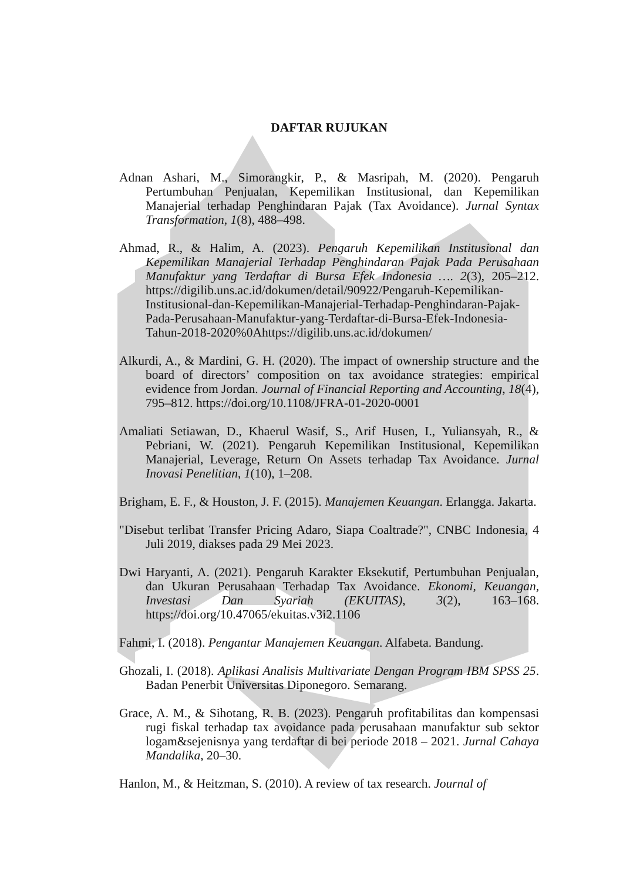DAFTAR RUJUKAN
Adnan Ashari, M., Simorangkir, P., & Masripah, M. (2020). Pengaruh Pertumbuhan Penjualan, Kepemilikan Institusional, dan Kepemilikan Manajerial terhadap Penghindaran Pajak (Tax Avoidance). Jurnal Syntax Transformation, 1(8), 488–498.
Ahmad, R., & Halim, A. (2023). Pengaruh Kepemilikan Institusional dan Kepemilikan Manajerial Terhadap Penghindaran Pajak Pada Perusahaan Manufaktur yang Terdaftar di Bursa Efek Indonesia …. 2(3), 205–212. https://digilib.uns.ac.id/dokumen/detail/90922/Pengaruh-Kepemilikan-Institusional-dan-Kepemilikan-Manajerial-Terhadap-Penghindaran-Pajak-Pada-Perusahaan-Manufaktur-yang-Terdaftar-di-Bursa-Efek-Indonesia-Tahun-2018-2020%0Ahttps://digilib.uns.ac.id/dokumen/
Alkurdi, A., & Mardini, G. H. (2020). The impact of ownership structure and the board of directors’ composition on tax avoidance strategies: empirical evidence from Jordan. Journal of Financial Reporting and Accounting, 18(4), 795–812. https://doi.org/10.1108/JFRA-01-2020-0001
Amaliati Setiawan, D., Khaerul Wasif, S., Arif Husen, I., Yuliansyah, R., & Pebriani, W. (2021). Pengaruh Kepemilikan Institusional, Kepemilikan Manajerial, Leverage, Return On Assets terhadap Tax Avoidance. Jurnal Inovasi Penelitian, 1(10), 1–208.
Brigham, E. F., & Houston, J. F. (2015). Manajemen Keuangan. Erlangga. Jakarta.
"Disebut terlibat Transfer Pricing Adaro, Siapa Coaltrade?", CNBC Indonesia, 4 Juli 2019, diakses pada 29 Mei 2023.
Dwi Haryanti, A. (2021). Pengaruh Karakter Eksekutif, Pertumbuhan Penjualan, dan Ukuran Perusahaan Terhadap Tax Avoidance. Ekonomi, Keuangan, Investasi Dan Syariah (EKUITAS), 3(2), 163–168. https://doi.org/10.47065/ekuitas.v3i2.1106
Fahmi, I. (2018). Pengantar Manajemen Keuangan. Alfabeta. Bandung.
Ghozali, I. (2018). Aplikasi Analisis Multivariate Dengan Program IBM SPSS 25. Badan Penerbit Universitas Diponegoro. Semarang.
Grace, A. M., & Sihotang, R. B. (2023). Pengaruh profitabilitas dan kompensasi rugi fiskal terhadap tax avoidance pada perusahaan manufaktur sub sektor logam&sejenisnya yang terdaftar di bei periode 2018 – 2021. Jurnal Cahaya Mandalika, 20–30.
Hanlon, M., & Heitzman, S. (2010). A review of tax research. Journal of